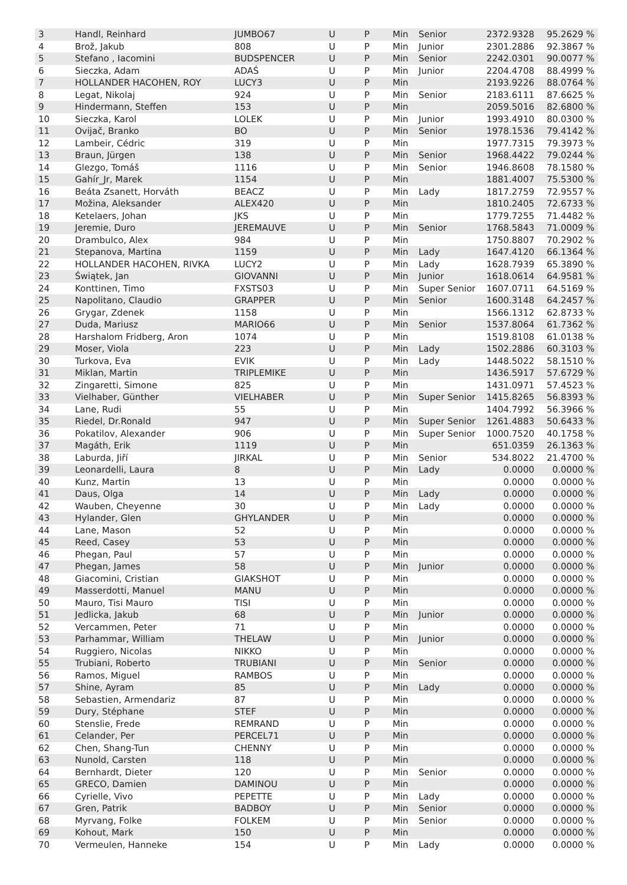| 3 | Handl, Reinhard | JUMBO67 | U | P | Min | Senior | 2372.9328 | 95.2629 % |
| 4 | Brož, Jakub | 808 | U | P | Min | Junior | 2301.2886 | 92.3867 % |
| 5 | Stefano , Iacomini | BUDSPENCER | U | P | Min | Senior | 2242.0301 | 90.0077 % |
| 6 | Sieczka, Adam | ADAŚ | U | P | Min | Junior | 2204.4708 | 88.4999 % |
| 7 | HOLLANDER HACOHEN, ROY | LUCY3 | U | P | Min | | 2193.9226 | 88.0764 % |
| 8 | Legat, Nikolaj | 924 | U | P | Min | Senior | 2183.6111 | 87.6625 % |
| 9 | Hindermann, Steffen | 153 | U | P | Min | | 2059.5016 | 82.6800 % |
| 10 | Sieczka, Karol | LOLEK | U | P | Min | Junior | 1993.4910 | 80.0300 % |
| 11 | Ovijač, Branko | BO | U | P | Min | Senior | 1978.1536 | 79.4142 % |
| 12 | Lambeir, Cédric | 319 | U | P | Min | | 1977.7315 | 79.3973 % |
| 13 | Braun, Jürgen | 138 | U | P | Min | Senior | 1968.4422 | 79.0244 % |
| 14 | Glezgo, Tomáš | 1116 | U | P | Min | Senior | 1946.8608 | 78.1580 % |
| 15 | Gahír_Jr, Marek | 1154 | U | P | Min | | 1881.4007 | 75.5300 % |
| 16 | Beáta Zsanett, Horváth | BEACZ | U | P | Min | Lady | 1817.2759 | 72.9557 % |
| 17 | Možina, Aleksander | ALEX420 | U | P | Min | | 1810.2405 | 72.6733 % |
| 18 | Ketelaers, Johan | JKS | U | P | Min | | 1779.7255 | 71.4482 % |
| 19 | Jeremie, Duro | JEREMAUVE | U | P | Min | Senior | 1768.5843 | 71.0009 % |
| 20 | Drambulco, Alex | 984 | U | P | Min | | 1750.8807 | 70.2902 % |
| 21 | Stepanova, Martina | 1159 | U | P | Min | Lady | 1647.4120 | 66.1364 % |
| 22 | HOLLANDER HACOHEN, RIVKA | LUCY2 | U | P | Min | Lady | 1628.7939 | 65.3890 % |
| 23 | Świątek, Jan | GIOVANNI | U | P | Min | Junior | 1618.0614 | 64.9581 % |
| 24 | Konttinen, Timo | FXSTS03 | U | P | Min | Super Senior | 1607.0711 | 64.5169 % |
| 25 | Napolitano, Claudio | GRAPPER | U | P | Min | Senior | 1600.3148 | 64.2457 % |
| 26 | Grygar, Zdenek | 1158 | U | P | Min | | 1566.1312 | 62.8733 % |
| 27 | Duda, Mariusz | MARIO66 | U | P | Min | Senior | 1537.8064 | 61.7362 % |
| 28 | Harshalom Fridberg, Aron | 1074 | U | P | Min | | 1519.8108 | 61.0138 % |
| 29 | Moser, Viola | 223 | U | P | Min | Lady | 1502.2886 | 60.3103 % |
| 30 | Turkova, Eva | EVIK | U | P | Min | Lady | 1448.5022 | 58.1510 % |
| 31 | Miklan, Martin | TRIPLEMIKE | U | P | Min | | 1436.5917 | 57.6729 % |
| 32 | Zingaretti, Simone | 825 | U | P | Min | | 1431.0971 | 57.4523 % |
| 33 | Vielhaber, Günther | VIELHABER | U | P | Min | Super Senior | 1415.8265 | 56.8393 % |
| 34 | Lane, Rudi | 55 | U | P | Min | | 1404.7992 | 56.3966 % |
| 35 | Riedel, Dr.Ronald | 947 | U | P | Min | Super Senior | 1261.4883 | 50.6433 % |
| 36 | Pokatilov, Alexander | 906 | U | P | Min | Super Senior | 1000.7520 | 40.1758 % |
| 37 | Magáth, Erik | 1119 | U | P | Min | | 651.0359 | 26.1363 % |
| 38 | Laburda, Jiří | JIRKAL | U | P | Min | Senior | 534.8022 | 21.4700 % |
| 39 | Leonardelli, Laura | 8 | U | P | Min | Lady | 0.0000 | 0.0000 % |
| 40 | Kunz, Martin | 13 | U | P | Min | | 0.0000 | 0.0000 % |
| 41 | Daus, Olga | 14 | U | P | Min | Lady | 0.0000 | 0.0000 % |
| 42 | Wauben, Cheyenne | 30 | U | P | Min | Lady | 0.0000 | 0.0000 % |
| 43 | Hylander, Glen | GHYLANDER | U | P | Min | | 0.0000 | 0.0000 % |
| 44 | Lane, Mason | 52 | U | P | Min | | 0.0000 | 0.0000 % |
| 45 | Reed, Casey | 53 | U | P | Min | | 0.0000 | 0.0000 % |
| 46 | Phegan, Paul | 57 | U | P | Min | | 0.0000 | 0.0000 % |
| 47 | Phegan, James | 58 | U | P | Min | Junior | 0.0000 | 0.0000 % |
| 48 | Giacomini, Cristian | GIAKSHOT | U | P | Min | | 0.0000 | 0.0000 % |
| 49 | Masserdotti, Manuel | MANU | U | P | Min | | 0.0000 | 0.0000 % |
| 50 | Mauro, Tisi Mauro | TISI | U | P | Min | | 0.0000 | 0.0000 % |
| 51 | Jedlicka, Jakub | 68 | U | P | Min | Junior | 0.0000 | 0.0000 % |
| 52 | Vercammen, Peter | 71 | U | P | Min | | 0.0000 | 0.0000 % |
| 53 | Parhammar, William | THELAW | U | P | Min | Junior | 0.0000 | 0.0000 % |
| 54 | Ruggiero, Nicolas | NIKKO | U | P | Min | | 0.0000 | 0.0000 % |
| 55 | Trubiani, Roberto | TRUBIANI | U | P | Min | Senior | 0.0000 | 0.0000 % |
| 56 | Ramos, Miguel | RAMBOS | U | P | Min | | 0.0000 | 0.0000 % |
| 57 | Shine, Ayram | 85 | U | P | Min | Lady | 0.0000 | 0.0000 % |
| 58 | Sebastien, Armendariz | 87 | U | P | Min | | 0.0000 | 0.0000 % |
| 59 | Dury, Stéphane | STEF | U | P | Min | | 0.0000 | 0.0000 % |
| 60 | Stenslie, Frede | REMRAND | U | P | Min | | 0.0000 | 0.0000 % |
| 61 | Celander, Per | PERCEL71 | U | P | Min | | 0.0000 | 0.0000 % |
| 62 | Chen, Shang-Tun | CHENNY | U | P | Min | | 0.0000 | 0.0000 % |
| 63 | Nunold, Carsten | 118 | U | P | Min | | 0.0000 | 0.0000 % |
| 64 | Bernhardt, Dieter | 120 | U | P | Min | Senior | 0.0000 | 0.0000 % |
| 65 | GRECO, Damien | DAMINOU | U | P | Min | | 0.0000 | 0.0000 % |
| 66 | Cyrielle, Vivo | PEPETTE | U | P | Min | Lady | 0.0000 | 0.0000 % |
| 67 | Gren, Patrik | BADBOY | U | P | Min | Senior | 0.0000 | 0.0000 % |
| 68 | Myrvang, Folke | FOLKEM | U | P | Min | Senior | 0.0000 | 0.0000 % |
| 69 | Kohout, Mark | 150 | U | P | Min | | 0.0000 | 0.0000 % |
| 70 | Vermeulen, Hanneke | 154 | U | P | Min | Lady | 0.0000 | 0.0000 % |